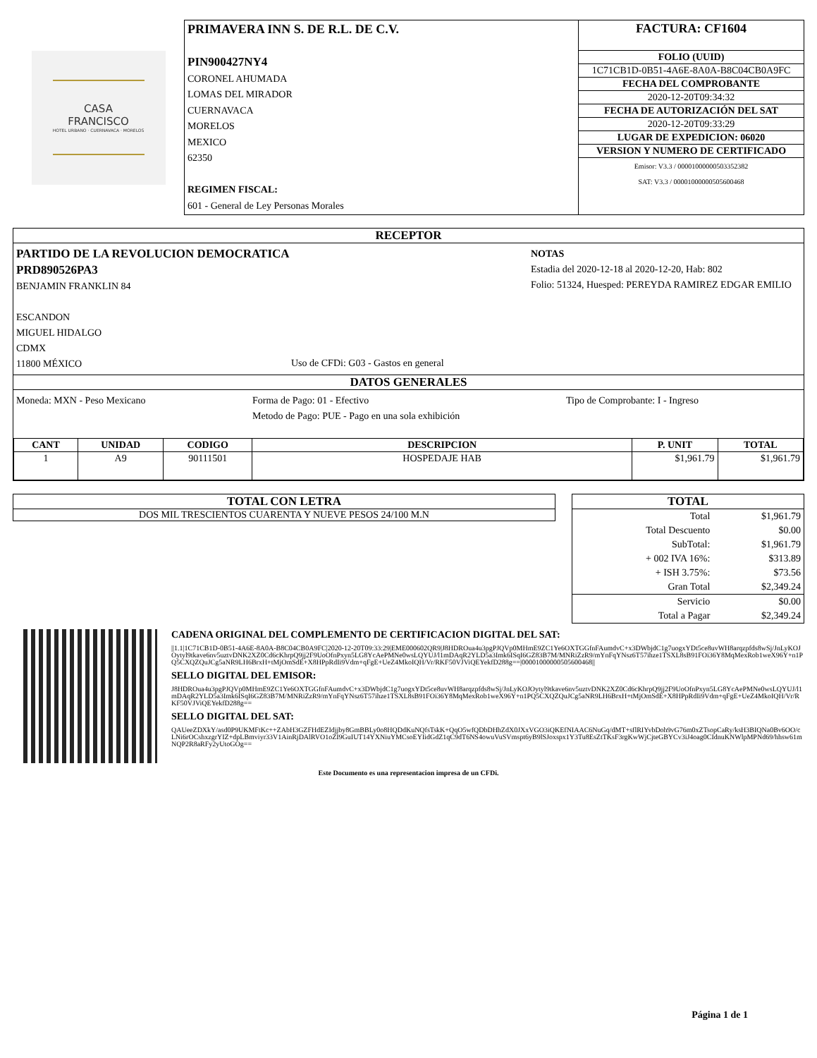CASA FRANCISCO
HOTEL URBANO · CUERNAVACA · MORELOS
| PRIMAVERA INN S. DE R.L. DE C.V. PIN900427NY4 CORONEL AHUMADA LOMAS DEL MIRADOR CUERNAVACA MORELOS MEXICO 62350 REGIMEN FISCAL: 601 - General de Ley Personas Morales | / FACTURA: CF1604 / / FOLIO (UUID) / / 1C71CB1D-0B51-4A6E-8A0A-B8C04CB0A9FC / / FECHA DEL COMPROBANTE / / 2020-12-20T09:34:32 / / FECHA DE AUTORIZACIÓN DEL SAT / / 2020-12-20T09:33:29 / / LUGAR DE EXPEDICION: 06020 / / VERSION Y NUMERO DE CERTIFICADO / / Emisor: V3.3 / 00001000000503352382 SAT: V3.3 / 00001000000505600468 / |
RECEPTOR
PARTIDO DE LA REVOLUCION DEMOCRATICA
PRD890526PA3
BENJAMIN FRANKLIN 84
ESCANDON
MIGUEL HIDALGO
CDMX
11800 MÉXICO
Uso de CFDi: G03 - Gastos en general
NOTAS
Estadia del 2020-12-18 al 2020-12-20, Hab: 802
Folio: 51324, Huesped: PEREYDA RAMIREZ EDGAR EMILIO
DATOS GENERALES
Moneda: MXN - Peso Mexicano Forma de Pago: 01 - Efectivo
Metodo de Pago: PUE - Pago en una sola exhibición
Tipo de Comprobante: I - Ingreso
| CANT | UNIDAD | CODIGO | DESCRIPCION | P. UNIT | TOTAL |
| --- | --- | --- | --- | --- | --- |
| 1 | A9 | 90111501 | HOSPEDAJE HAB | $1,961.79 | $1,961.79 |
TOTAL CON LETRA
DOS MIL TRESCIENTOS CUARENTA Y NUEVE PESOS 24/100 M.N
| TOTAL | |
| --- | --- |
| Total | $1,961.79 |
| Total Descuento | $0.00 |
| SubTotal: | $1,961.79 |
| + 002 IVA 16%: | $313.89 |
| + ISH 3.75%: | $73.56 |
| Gran Total | $2,349.24 |
| Servicio | $0.00 |
| Total a Pagar | $2,349.24 |
CADENA ORIGINAL DEL COMPLEMENTO DE CERTIFICACION DIGITAL DEL SAT:
||1.1|1C71CB1D-0B51-4A6E-8A0A-B8C04CB0A9FC|2020-12-20T09:33:29|EME000602QR9|J8HDROua4u3pgPJQVp0MHmE9ZC1Ye6OXTGGfnFAumdvC+x3DWbjdC1g7uogxYDt5ce8uvWH8arqzpfds8wSj/JnLyKOJOytyl9tkave6nv5uztvDNK2XZ0Cd6cKhrpQ9jj2F9UoOfnPxyn5LG8YcAePMNe0wsLQYUJ/l1mDAqR2YLD5a3Imk6ISqI6GZ83B7M/MNRiZzR9/mYnFqYNsz6T57ihze1TSXL8sB91FOi36Y8MqMexRob1weX96Y+n1PQ5CXQZQuJCg5aNR9LH6BrxH+tMjOmSdE+X8HPpRdIi9Vdm+qFgE+UeZ4MkoIQH/Vr/RKF50VJViQEYekfD288g==|00001000000505600468||
SELLO DIGITAL DEL EMISOR:
J8HDROua4u3pgPJQVp0MHmE9ZC1Ye6OXTGGfnFAumdvC+x3DWbjdC1g7uogxYDt5ce8uvWH8arqzpfds8wSj/JnLyKOJOytyl9tkave6nv5uztvDNK2XZ0Cd6cKhrpQ9jj2F9UoOfnPxyn5LG8YcAePMNe0wsLQYUJ/l1mDAqR2YLD5a3Imk6ISqI6GZ83B7M/MNRiZzR9/mYnFqYNsz6T57ihze1TSXL8sB91FOi36Y8MqMexRob1weX96Y+n1PQ5CXQZQuJCg5aNR9LH6BrxH+tMjOmSdE+X8HPpRdIi9Vdm+qFgE+UeZ4MkoIQH/Vr/RKF50VJViQEYekfD288g==
SELLO DIGITAL DEL SAT:
QAUeeZDXkY/asd0P9UKMFtKc++ZAbH3GZFHdEZIdjjby8GmBBLy0o8HQDdKuNQfsTskK+QqO5wfQDbDHhZdX0JXxVGO3iQKEfNIAAC6NuGq/dMT+sflRIYvbDoh9vG76m0xZTsopCaRy/ksH3BIQNa0Bv6OO/cLNi6rOCshxzgrYIZ+dpLBmviyr33V1AinRjDAlRVO1oZI9GuIUT14YXNiuYMCsoEYIidGdZ1qC9dT6NS4owuVuSVmspt6yB9lSJoxspx1Y3Tu8EsZtTKsF3rgKwWjCjteGBYCv3iJ4oag0CIdnuKNWlpMPNd69/hhsw61mNQP2R8aRFy2yUtoGOg==
Este Documento es una representacion impresa de un CFDi.
Página 1 de 1